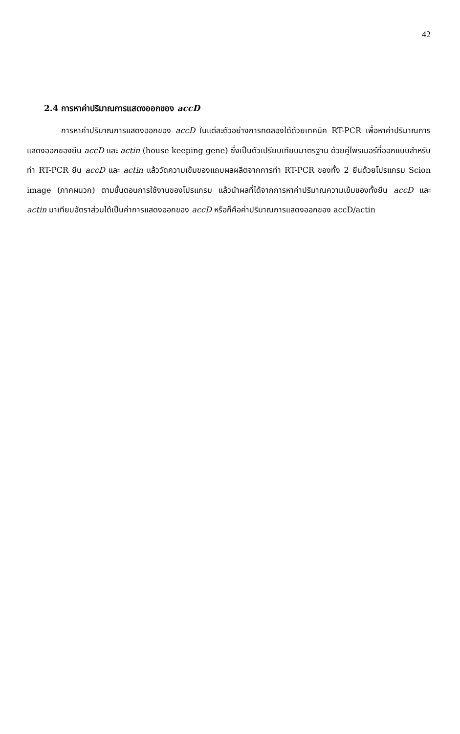42
2.4 การหาค่าปริมาณการแสดงออกของ accD
การหาค่าปริมาณการแสดงออกของ accD ในแต่ละตัวอย่างการทดลองได้ด้วยเทคนิค RT-PCR เพื่อหาค่าปริมาณการแสดงออกของยีน accD และ actin (house keeping gene) ซึ่งเป็นตัวเปรียบเทียบมาตรฐาน ด้วยคู่ไพรเมอร์ที่ออกแบบสำหรับทำ RT-PCR ยีน accD และ actin แล้ววัดความเข้มของแถบผลผลิตจากการทำ RT-PCR ของทั้ง 2 ยีนด้วยโปรแกรม Scion image (ภาคผนวก) ตามขั้นตอนการใช้งานของโปรแกรม แล้วนำผลที่ได้จากการหาค่าปริมาณความเข้มของทั้งยีน accD และ actin มาเทียบอัตราส่วนได้เป็นค่าการแสดงออกของ accD หรือก็คือค่าปริมาณการแสดงออกของ accD/actin